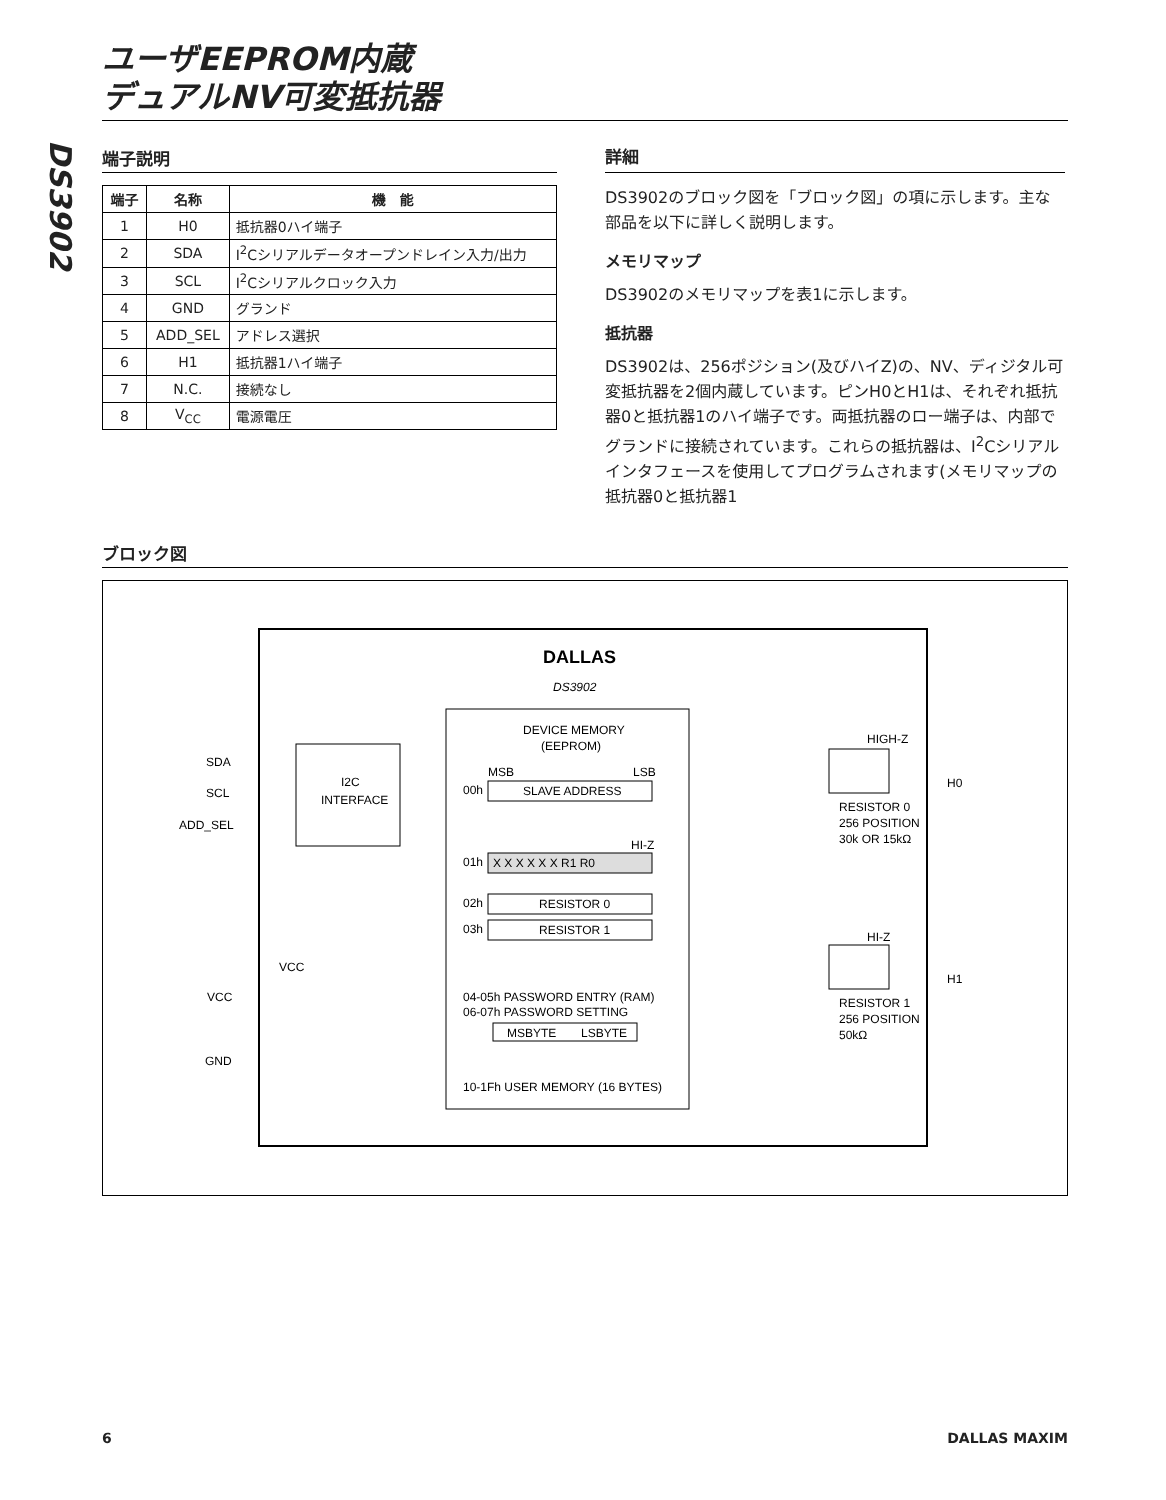ユーザEEPROM内蔵
デュアルNV可変抵抗器
DS3902
端子説明
| 端子 | 名称 | 機 能 |
| --- | --- | --- |
| 1 | H0 | 抵抗器0ハイ端子 |
| 2 | SDA | I<sup>2</sup>Cシリアルデータオープンドレイン入力/出力 |
| 3 | SCL | I<sup>2</sup>Cシリアルクロック入力 |
| 4 | GND | グランド |
| 5 | ADD_SEL | アドレス選択 |
| 6 | H1 | 抵抗器1ハイ端子 |
| 7 | N.C. | 接続なし |
| 8 | V<sub>CC</sub> | 電源電圧 |
詳細
DS3902のブロック図を「ブロック図」の項に示します。主な部品を以下に詳しく説明します。
メモリマップ
DS3902のメモリマップを表1に示します。
抵抗器
DS3902は、256ポジション(及びハイZ)の、NV、ディジタル可変抵抗器を2個内蔵しています。ピンH0とH1は、それぞれ抵抗器0と抵抗器1のハイ端子です。両抵抗器のロー端子は、内部でグランドに接続されています。これらの抵抗器は、I<sup>2</sup>Cシリアルインタフェースを使用してプログラムされます(メモリマップの抵抗器0と抵抗器1
ブロック図
DALLAS
DS3902
DEVICE MEMORY
(EEPROM)
I2C
INTERFACE
SDA
SCL
ADD_SEL
MSB
LSB
00h
SLAVE ADDRESS
HI-Z
01h
X X X X X X R1 R0
02h
RESISTOR 0
03h
RESISTOR 1
04-05h PASSWORD ENTRY (RAM)
06-07h PASSWORD SETTING
MSBYTE
LSBYTE
10-1Fh USER MEMORY (16 BYTES)
VCC
VCC
GND
HIGH-Z
H0
RESISTOR 0
256 POSITION
30k OR 15kΩ
HI-Z
H1
RESISTOR 1
256 POSITION
50kΩ
6 DALLAS MAXIM